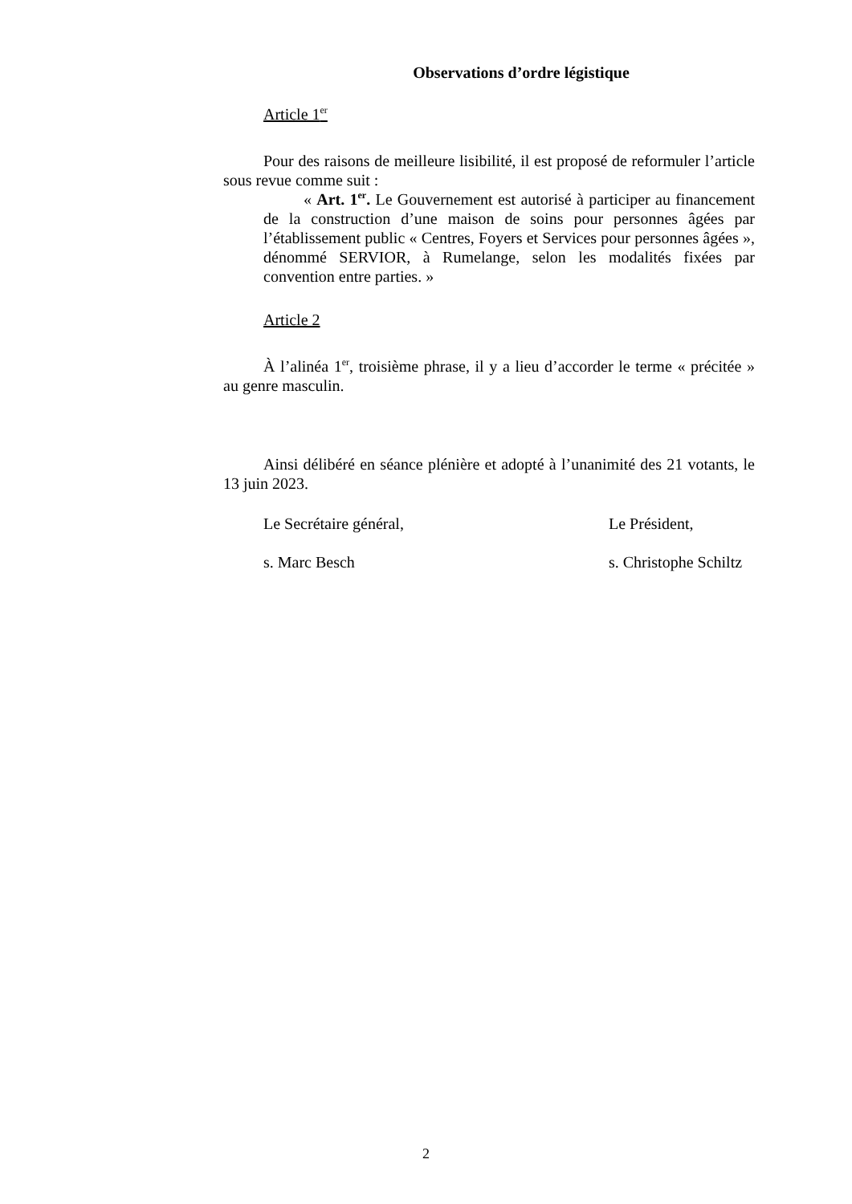Observations d’ordre légistique
Article 1<sup>er</sup>
Pour des raisons de meilleure lisibilité, il est proposé de reformuler l’article sous revue comme suit :
« Art. 1<sup>er</sup>. Le Gouvernement est autorisé à participer au financement de la construction d’une maison de soins pour personnes âgées par l’établissement public « Centres, Foyers et Services pour personnes âgées », dénommé SERVIOR, à Rumelange, selon les modalités fixées par convention entre parties. »
Article 2
À l’alinéa 1<sup>er</sup>, troisième phrase, il y a lieu d’accorder le terme « précitée » au genre masculin.
Ainsi délibéré en séance plénière et adopté à l’unanimité des 21 votants, le 13 juin 2023.
Le Secrétaire général, Le Président,
s. Marc Besch s. Christophe Schiltz
2